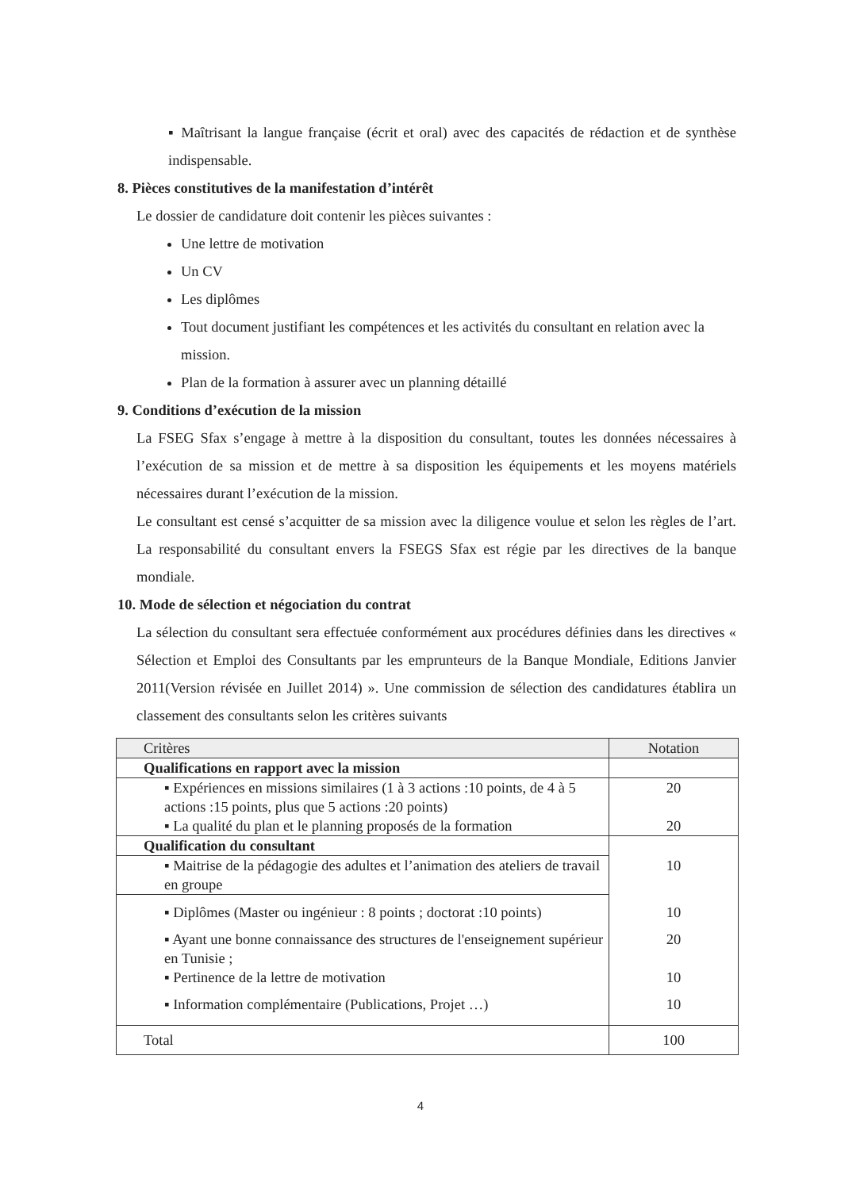▪ Maîtrisant la langue française (écrit et oral) avec des capacités de rédaction et de synthèse indispensable.
8. Pièces constitutives de la manifestation d’intérêt
Le dossier de candidature doit contenir les pièces suivantes :
Une lettre de motivation
Un CV
Les diplômes
Tout document justifiant les compétences et les activités du consultant en relation avec la mission.
Plan de la formation à assurer avec un planning détaillé
9. Conditions d’exécution de la mission
La FSEG Sfax s’engage à mettre à la disposition du consultant, toutes les données nécessaires à l’exécution de sa mission et de mettre à sa disposition les équipements et les moyens matériels nécessaires durant l’exécution de la mission.
Le consultant est censé s’acquitter de sa mission avec la diligence voulue et selon les règles de l’art. La responsabilité du consultant envers la FSEGS Sfax est régie par les directives de la banque mondiale.
10. Mode de sélection et négociation du contrat
La sélection du consultant sera effectuée conformément aux procédures définies dans les directives « Sélection et Emploi des Consultants par les emprunteurs de la Banque Mondiale, Editions Janvier 2011(Version révisée en Juillet 2014) ». Une commission de sélection des candidatures établira un classement des consultants selon les critères suivants
| Critères | Notation |
| --- | --- |
| Qualifications en rapport avec la mission | |
| ▪ Expériences en missions similaires (1 à 3 actions :10 points, de 4 à 5 actions :15 points, plus que 5 actions :20 points) | 20 |
| ▪ La qualité du plan et le planning proposés de la formation | 20 |
| Qualification du consultant | |
| ▪ Maitrise de la pédagogie des adultes et l’animation des ateliers de travail en groupe | 10 |
| ▪ Diplômes (Master ou ingénieur : 8 points ; doctorat :10 points) | 10 |
| ▪ Ayant une bonne connaissance des structures de l'enseignement supérieur en Tunisie ; | 20 |
| ▪ Pertinence de la lettre de motivation | 10 |
| ▪ Information complémentaire (Publications, Projet …) | 10 |
| Total | 100 |
4